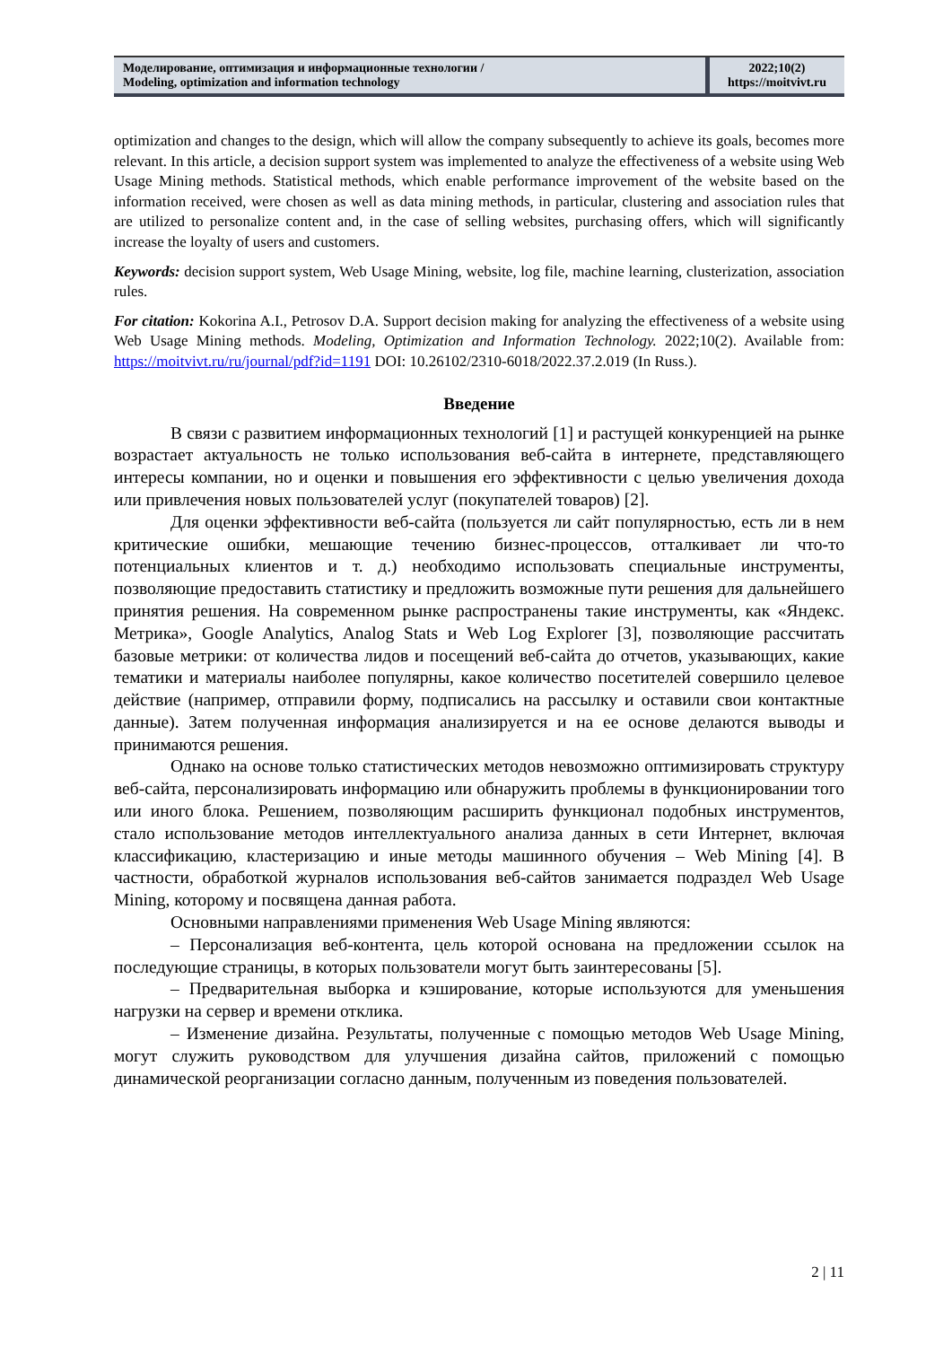Моделирование, оптимизация и информационные технологии /
Modeling, optimization and information technology
2022;10(2)
https://moitvivt.ru
optimization and changes to the design, which will allow the company subsequently to achieve its goals, becomes more relevant. In this article, a decision support system was implemented to analyze the effectiveness of a website using Web Usage Mining methods. Statistical methods, which enable performance improvement of the website based on the information received, were chosen as well as data mining methods, in particular, clustering and association rules that are utilized to personalize content and, in the case of selling websites, purchasing offers, which will significantly increase the loyalty of users and customers.
Keywords: decision support system, Web Usage Mining, website, log file, machine learning, clusterization, association rules.
For citation: Kokorina A.I., Petrosov D.A. Support decision making for analyzing the effectiveness of a website using Web Usage Mining methods. Modeling, Optimization and Information Technology. 2022;10(2). Available from: https://moitvivt.ru/ru/journal/pdf?id=1191 DOI: 10.26102/2310-6018/2022.37.2.019 (In Russ.).
Введение
В связи с развитием информационных технологий [1] и растущей конкуренцией на рынке возрастает актуальность не только использования веб-сайта в интернете, представляющего интересы компании, но и оценки и повышения его эффективности с целью увеличения дохода или привлечения новых пользователей услуг (покупателей товаров) [2].
Для оценки эффективности веб-сайта (пользуется ли сайт популярностью, есть ли в нем критические ошибки, мешающие течению бизнес-процессов, отталкивает ли что-то потенциальных клиентов и т. д.) необходимо использовать специальные инструменты, позволяющие предоставить статистику и предложить возможные пути решения для дальнейшего принятия решения. На современном рынке распространены такие инструменты, как «Яндекс. Метрика», Google Analytics, Analog Stats и Web Log Explorer [3], позволяющие рассчитать базовые метрики: от количества лидов и посещений веб-сайта до отчетов, указывающих, какие тематики и материалы наиболее популярны, какое количество посетителей совершило целевое действие (например, отправили форму, подписались на рассылку и оставили свои контактные данные). Затем полученная информация анализируется и на ее основе делаются выводы и принимаются решения.
Однако на основе только статистических методов невозможно оптимизировать структуру веб-сайта, персонализировать информацию или обнаружить проблемы в функционировании того или иного блока. Решением, позволяющим расширить функционал подобных инструментов, стало использование методов интеллектуального анализа данных в сети Интернет, включая классификацию, кластеризацию и иные методы машинного обучения – Web Mining [4]. В частности, обработкой журналов использования веб-сайтов занимается подраздел Web Usage Mining, которому и посвящена данная работа.
Основными направлениями применения Web Usage Mining являются:
– Персонализация веб-контента, цель которой основана на предложении ссылок на последующие страницы, в которых пользователи могут быть заинтересованы [5].
– Предварительная выборка и кэширование, которые используются для уменьшения нагрузки на сервер и времени отклика.
– Изменение дизайна. Результаты, полученные с помощью методов Web Usage Mining, могут служить руководством для улучшения дизайна сайтов, приложений с помощью динамической реорганизации согласно данным, полученным из поведения пользователей.
2 | 11